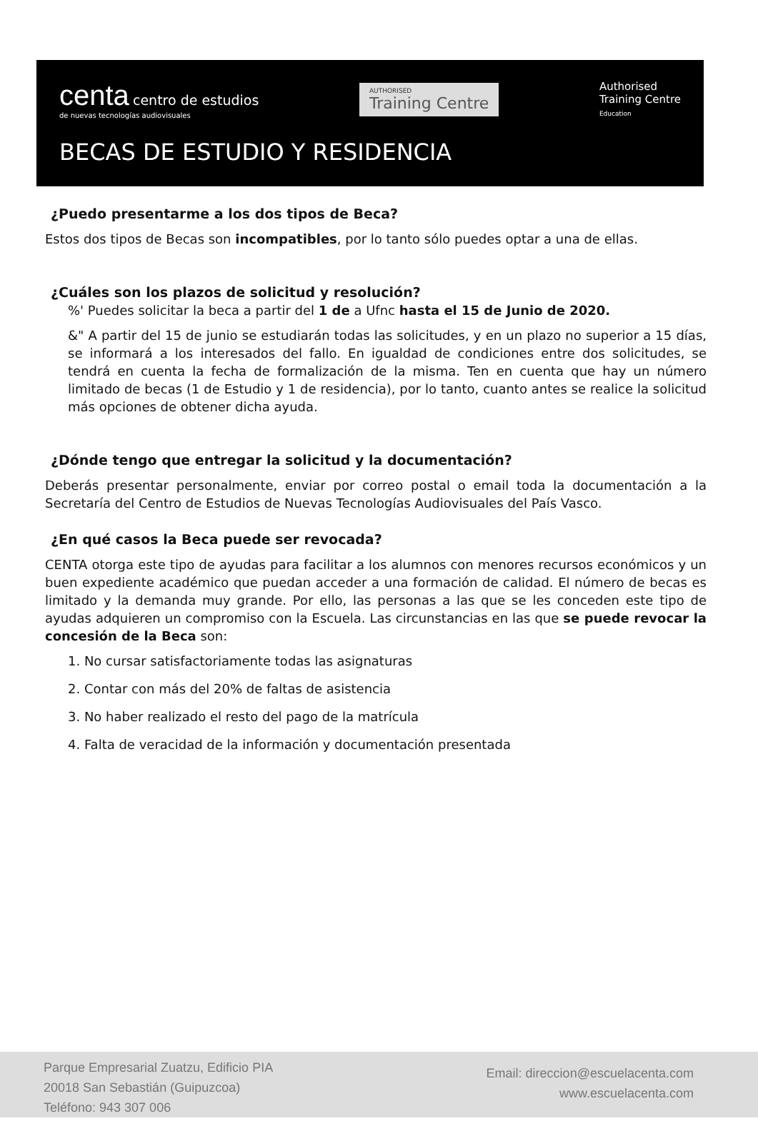centa centro de estudios
de nuevas tecnologías audiovisuales
AUTHORISED
Training Centre
Authorised
Training Centre
Education
BECAS DE ESTUDIO Y RESIDENCIA
¿Puedo presentarme a los dos tipos de Beca?
Estos dos tipos de Becas son incompatibles, por lo tanto sólo puedes optar a una de ellas.
¿Cuáles son los plazos de solicitud y resolución?
%' Puedes solicitar la beca a partir del 1 de a Ufnc hasta el 15 de Junio de 2020.
&" A partir del 15 de junio se estudiarán todas las solicitudes, y en un plazo no superior a 15 días, se informará a los interesados del fallo. En igualdad de condiciones entre dos solicitudes, se tendrá en cuenta la fecha de formalización de la misma. Ten en cuenta que hay un número limitado de becas (1 de Estudio y 1 de residencia), por lo tanto, cuanto antes se realice la solicitud más opciones de obtener dicha ayuda.
¿Dónde tengo que entregar la solicitud y la documentación?
Deberás presentar personalmente, enviar por correo postal o email toda la documentación a la Secretaría del Centro de Estudios de Nuevas Tecnologías Audiovisuales del País Vasco.
¿En qué casos la Beca puede ser revocada?
CENTA otorga este tipo de ayudas para facilitar a los alumnos con menores recursos económicos y un buen expediente académico que puedan acceder a una formación de calidad. El número de becas es limitado y la demanda muy grande. Por ello, las personas a las que se les conceden este tipo de ayudas adquieren un compromiso con la Escuela. Las circunstancias en las que se puede revocar la concesión de la Beca son:
1. No cursar satisfactoriamente todas las asignaturas
2. Contar con más del 20% de faltas de asistencia
3. No haber realizado el resto del pago de la matrícula
4. Falta de veracidad de la información y documentación presentada
Parque Empresarial Zuatzu, Edificio PIA
20018 San Sebastián (Guipuzcoa)
Teléfono: 943 307 006
Email: direccion@escuelacenta.com
www.escuelacenta.com